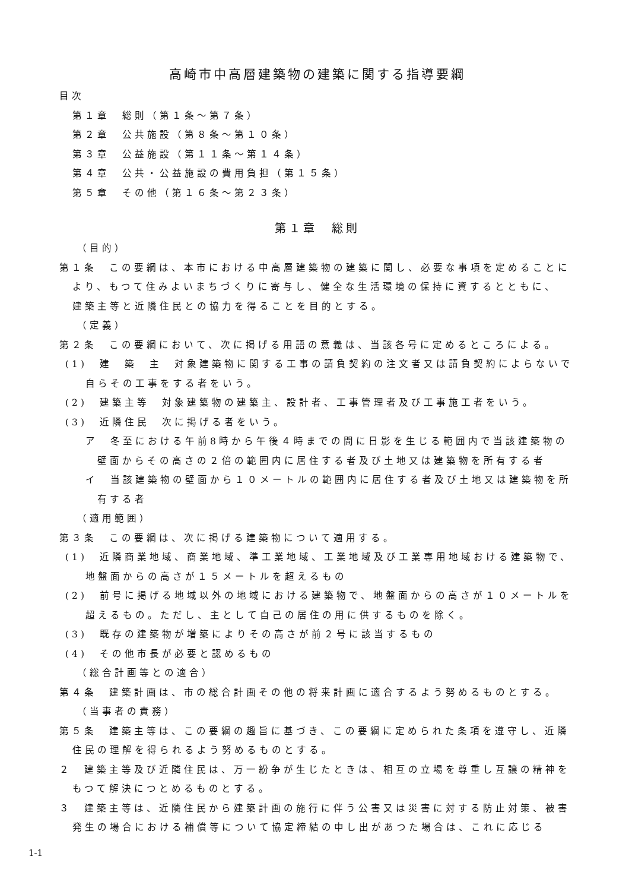高崎市中高層建築物の建築に関する指導要綱
目次
第１章　総則（第１条～第７条）
第２章　公共施設（第８条～第１０条）
第３章　公益施設（第１１条～第１４条）
第４章　公共・公益施設の費用負担（第１５条）
第５章　その他（第１６条～第２３条）
第１章　総則
（目的）
第１条　この要綱は、本市における中高層建築物の建築に関し、必要な事項を定めることにより、もつて住みよいまちづくりに寄与し、健全な生活環境の保持に資するとともに、　建築主等と近隣住民との協力を得ることを目的とする。
（定義）
第２条　この要綱において、次に掲げる用語の意義は、当該各号に定めるところによる。
(1)　建　築　主　対象建築物に関する工事の請負契約の注文者又は請負契約によらないで自らその工事をする者をいう。
(2)　建築主等　対象建築物の建築主、設計者、工事管理者及び工事施工者をいう。
(3)　近隣住民　次に掲げる者をいう。
ア　冬至における午前8時から午後４時までの間に日影を生じる範囲内で当該建築物の壁面からその高さの２倍の範囲内に居住する者及び土地又は建築物を所有する者
イ　当該建築物の壁面から１０メートルの範囲内に居住する者及び土地又は建築物を所有する者
（適用範囲）
第３条　この要綱は、次に掲げる建築物について適用する。
(1)　近隣商業地域、商業地域、準工業地域、工業地域及び工業専用地域おける建築物で、地盤面からの高さが１５メートルを超えるもの
(2)　前号に掲げる地域以外の地域における建築物で、地盤面からの高さが１０メートルを超えるもの。ただし、主として自己の居住の用に供するものを除く。
(3)　既存の建築物が増築によりその高さが前２号に該当するもの
(4)　その他市長が必要と認めるもの
（総合計画等との適合）
第４条　建築計画は、市の総合計画その他の将来計画に適合するよう努めるものとする。
（当事者の責務）
第５条　建築主等は、この要綱の趣旨に基づき、この要綱に定められた条項を遵守し、近隣住民の理解を得られるよう努めるものとする。
２　建築主等及び近隣住民は、万一紛争が生じたときは、相互の立場を尊重し互譲の精神をもつて解決につとめるものとする。
３　建築主等は、近隣住民から建築計画の施行に伴う公害又は災害に対する防止対策、被害発生の場合における補償等について協定締結の申し出があつた場合は、これに応じる
1-1